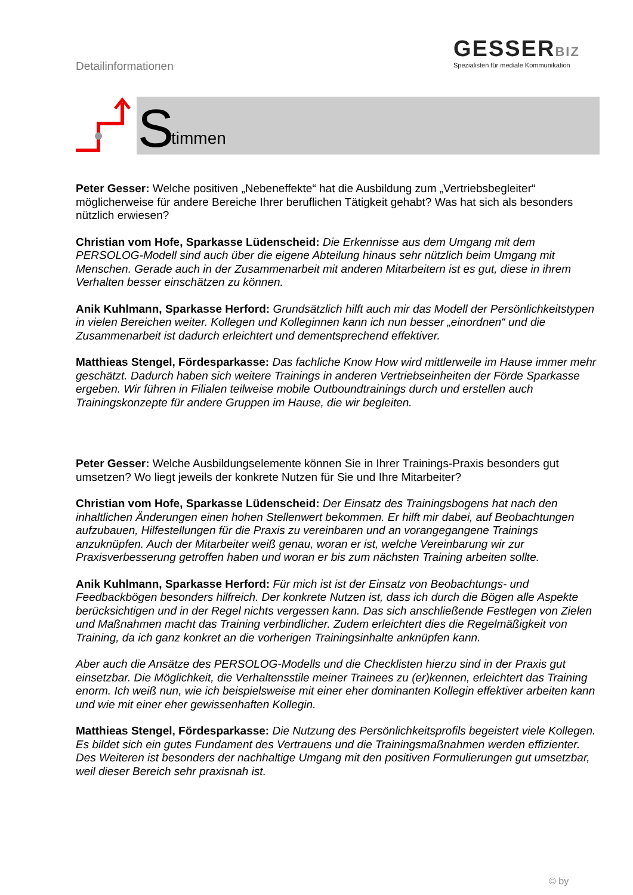Detailinformationen
GESSERBIZ
Spezialisten für mediale Kommunikation
S timmen
Peter Gesser: Welche positiven „Nebeneffekte“ hat die Ausbildung zum „Vertriebsbegleiter“ möglicherweise für andere Bereiche Ihrer beruflichen Tätigkeit gehabt? Was hat sich als besonders nützlich erwiesen?
Christian vom Hofe, Sparkasse Lüdenscheid: Die Erkennisse aus dem Umgang mit dem PERSOLOG-Modell sind auch über die eigene Abteilung hinaus sehr nützlich beim Umgang mit Menschen. Gerade auch in der Zusammenarbeit mit anderen Mitarbeitern ist es gut, diese in ihrem Verhalten besser einschätzen zu können.
Anik Kuhlmann, Sparkasse Herford: Grundsätzlich hilft auch mir das Modell der Persönlichkeitstypen in vielen Bereichen weiter. Kollegen und Kolleginnen kann ich nun besser „einordnen“ und die Zusammenarbeit ist dadurch erleichtert und dementsprechend effektiver.
Matthieas Stengel, Fördesparkasse: Das fachliche Know How wird mittlerweile im Hause immer mehr geschätzt. Dadurch haben sich weitere Trainings in anderen Vertriebseinheiten der Förde Sparkasse ergeben. Wir führen in Filialen teilweise mobile Outboundtrainings durch und erstellen auch Trainingskonzepte für andere Gruppen im Hause, die wir begleiten.
Peter Gesser: Welche Ausbildungselemente können Sie in Ihrer Trainings-Praxis besonders gut umsetzen? Wo liegt jeweils der konkrete Nutzen für Sie und Ihre Mitarbeiter?
Christian vom Hofe, Sparkasse Lüdenscheid: Der Einsatz des Trainingsbogens hat nach den inhaltlichen Änderungen einen hohen Stellenwert bekommen. Er hilft mir dabei, auf Beobachtungen aufzubauen, Hilfestellungen für die Praxis zu vereinbaren und an vorangegangene Trainings anzuknüpfen. Auch der Mitarbeiter weiß genau, woran er ist, welche Vereinbarung wir zur Praxisverbesserung getroffen haben und woran er bis zum nächsten Training arbeiten sollte.
Anik Kuhlmann, Sparkasse Herford: Für mich ist ist der Einsatz von Beobachtungs- und Feedbackbögen besonders hilfreich. Der konkrete Nutzen ist, dass ich durch die Bögen alle Aspekte berücksichtigen und in der Regel nichts vergessen kann. Das sich anschließende Festlegen von Zielen und Maßnahmen macht das Training verbindlicher. Zudem erleichtert dies die Regelmäßigkeit von Training, da ich ganz konkret an die vorherigen Trainingsinhalte anknüpfen kann.
Aber auch die Ansätze des PERSOLOG-Modells und die Checklisten hierzu sind in der Praxis gut einsetzbar. Die Möglichkeit, die Verhaltensstile meiner Trainees zu (er)kennen, erleichtert das Training enorm. Ich weiß nun, wie ich beispielsweise mit einer eher dominanten Kollegin effektiver arbeiten kann und wie mit einer eher gewissenhaften Kollegin.
Matthieas Stengel, Fördesparkasse: Die Nutzung des Persönlichkeitsprofils begeistert viele Kollegen. Es bildet sich ein gutes Fundament des Vertrauens und die Trainingsmaßnahmen werden effizienter. Des Weiteren ist besonders der nachhaltige Umgang mit den positiven Formulierungen gut umsetzbar, weil dieser Bereich sehr praxisnah ist.
© by